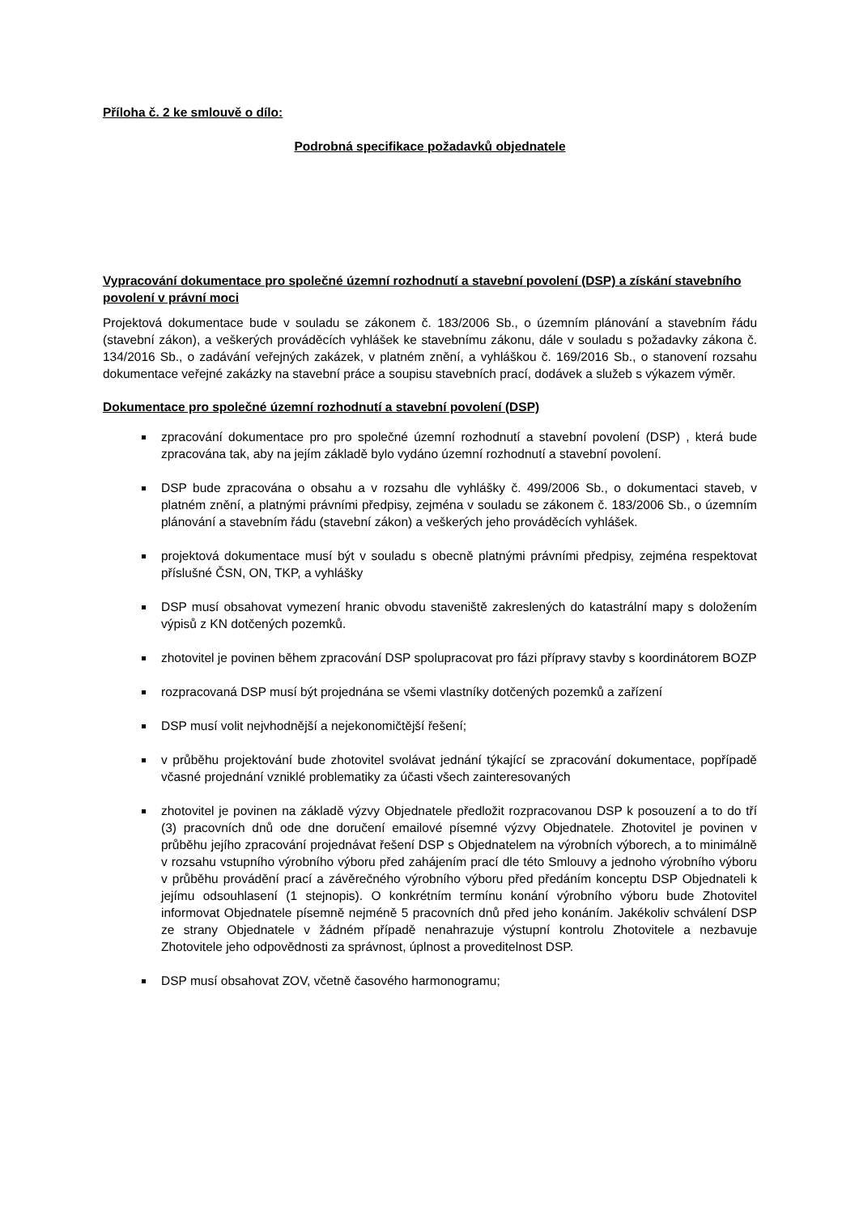Příloha č. 2 ke smlouvě o dílo:
Podrobná specifikace požadavků objednatele
Vypracování dokumentace pro společné územní rozhodnutí a stavební povolení (DSP) a získání stavebního povolení v právní moci
Projektová dokumentace bude v souladu se zákonem č. 183/2006 Sb., o územním plánování a stavebním řádu (stavební zákon), a veškerých prováděcích vyhlášek ke stavebnímu zákonu, dále v souladu s požadavky zákona č. 134/2016 Sb., o zadávání veřejných zakázek, v platném znění, a vyhláškou č. 169/2016 Sb., o stanovení rozsahu dokumentace veřejné zakázky na stavební práce a soupisu stavebních prací, dodávek a služeb s výkazem výměr.
Dokumentace pro společné územní rozhodnutí a stavební povolení (DSP)
zpracování dokumentace pro pro společné územní rozhodnutí a stavební povolení (DSP) , která bude zpracována tak, aby na jejím základě bylo vydáno územní rozhodnutí a stavební povolení.
DSP bude zpracována o obsahu a v rozsahu dle vyhlášky č. 499/2006 Sb., o dokumentaci staveb, v platném znění, a platnými právními předpisy, zejména v souladu se zákonem č. 183/2006 Sb., o územním plánování a stavebním řádu (stavební zákon) a veškerých jeho prováděcích vyhlášek.
projektová dokumentace musí být v souladu s obecně platnými právními předpisy, zejména respektovat příslušné ČSN, ON, TKP, a vyhlášky
DSP musí obsahovat vymezení hranic obvodu staveniště zakreslených do katastrální mapy s doložením výpisů z KN dotčených pozemků.
zhotovitel je povinen během zpracování DSP spolupracovat pro fázi přípravy stavby s koordinátorem BOZP
rozpracovaná DSP musí být projednána se všemi vlastníky dotčených pozemků a zařízení
DSP musí volit nejvhodnější a nejekonomičtější řešení;
v průběhu projektování bude zhotovitel svolávat jednání týkající se zpracování dokumentace, popřípadě včasné projednání vzniklé problematiky za účasti všech zainteresovaných
zhotovitel je povinen na základě výzvy Objednatele předložit rozpracovanou DSP k posouzení a to do tří (3) pracovních dnů ode dne doručení emailové písemné výzvy Objednatele. Zhotovitel je povinen v průběhu jejího zpracování projednávat řešení DSP s Objednatelem na výrobních výborech, a to minimálně v rozsahu vstupního výrobního výboru před zahájením prací dle této Smlouvy a jednoho výrobního výboru v průběhu provádění prací a závěrečného výrobního výboru před předáním konceptu DSP Objednateli k jejímu odsouhlasení (1 stejnopis). O konkrétním termínu konání výrobního výboru bude Zhotovitel informovat Objednatele písemně nejméně 5 pracovních dnů před jeho konáním. Jakékoliv schválení DSP ze strany Objednatele v žádném případě nenahrazuje výstupní kontrolu Zhotovitele a nezbavuje Zhotovitele jeho odpovědnosti za správnost, úplnost a proveditelnost DSP.
DSP musí obsahovat ZOV, včetně časového harmonogramu;